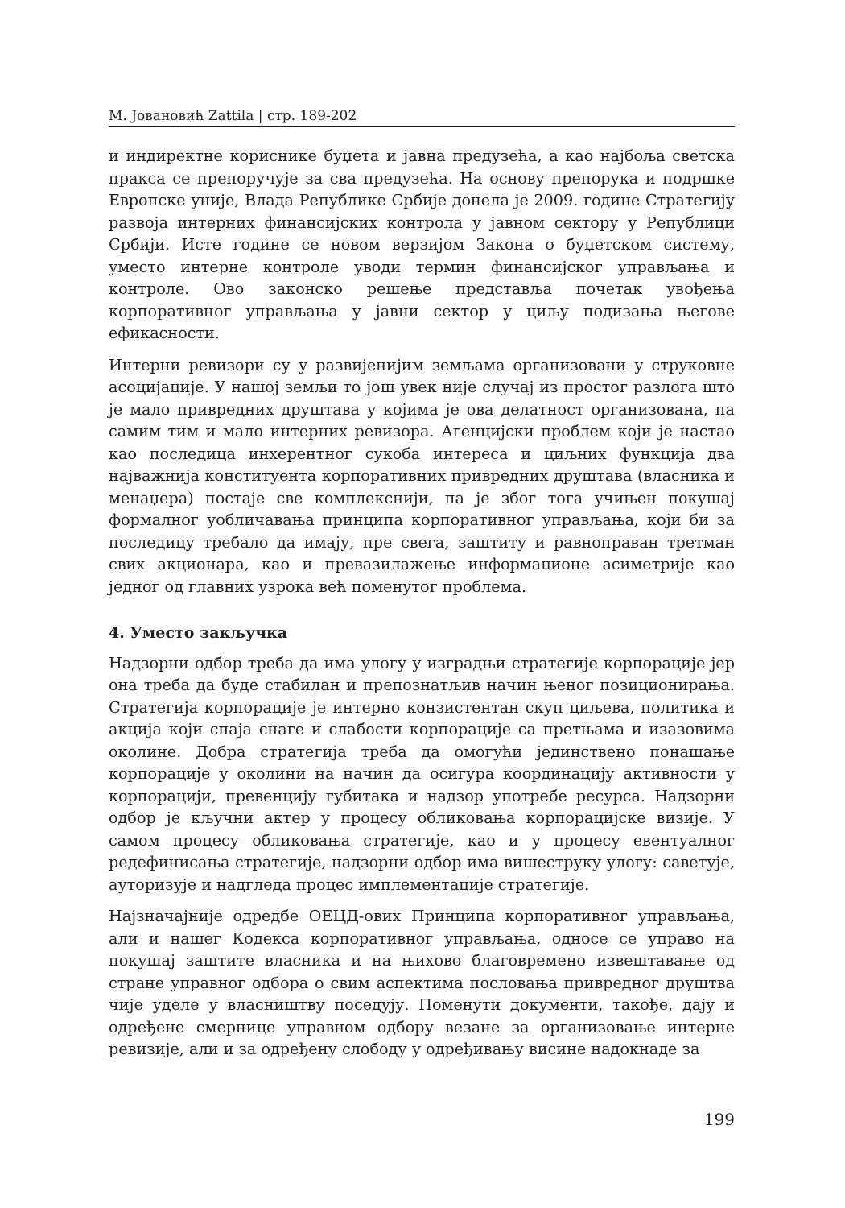М. Јовановић Zattila | стр. 189-202
и индиректне кориснике буџета и јавна предузећа, а као најбоља светска пракса се препоручује за сва предузећа. На основу препорука и подршке Европске уније, Влада Републике Србије донела је 2009. године Стратегију развоја интерних финансијских контрола у јавном сектору у Републици Србији. Исте године се новом верзијом Закона о буџетском систему, уместо интерне контроле уводи термин финансијског управљања и контроле. Ово законско решење представља почетак увођења корпоративног управљања у јавни сектор у циљу подизања његове ефикасности.
Интерни ревизори су у развијенијим земљама организовани у струковне асоцијације. У нашој земљи то још увек није случај из простог разлога што је мало привредних друштава у којима је ова делатност организована, па самим тим и мало интерних ревизора. Агенцијски проблем који је настао као последица инхерентног сукоба интереса и циљних функција два најважнија конституента корпоративних привредних друштава (власника и менаџера) постаје све комплекснији, па је због тога учињен покушај формалног уобличавања принципа корпоративног управљања, који би за последицу требало да имају, пре свега, заштиту и равноправан третман свих акционара, као и превазилажење информационе асиметрије као једног од главних узрока већ поменутог проблема.
4. Уместо закључка
Надзорни одбор треба да има улогу у изградњи стратегије корпорације јер она треба да буде стабилан и препознатљив начин њеног позиционирања. Стратегија корпорације је интерно конзистентан скуп циљева, политика и акција који спаја снаге и слабости корпорације са претњама и изазовима околине. Добра стратегија треба да омогући јединствено понашање корпорације у околини на начин да осигура координацију активности у корпорацији, превенцију губитака и надзор употребе ресурса. Надзорни одбор је кључни актер у процесу обликовања корпорацијске визије. У самом процесу обликовања стратегије, као и у процесу евентуалног редефинисања стратегије, надзорни одбор има вишеструку улогу: саветује, ауторизује и надгледа процес имплементације стратегије.
Најзначајније одредбе ОЕЦД-ових Принципа корпоративног управљања, али и нашег Кодекса корпоративног управљања, односе се управо на покушај заштите власника и на њихово благовремено извештавање од стране управног одбора о свим аспектима пословања привредног друштва чије уделе у власништву поседују. Поменути документи, такође, дају и одређене смернице управном одбору везане за организовање интерне ревизије, али и за одређену слободу у одређивању висине надокнаде за
199